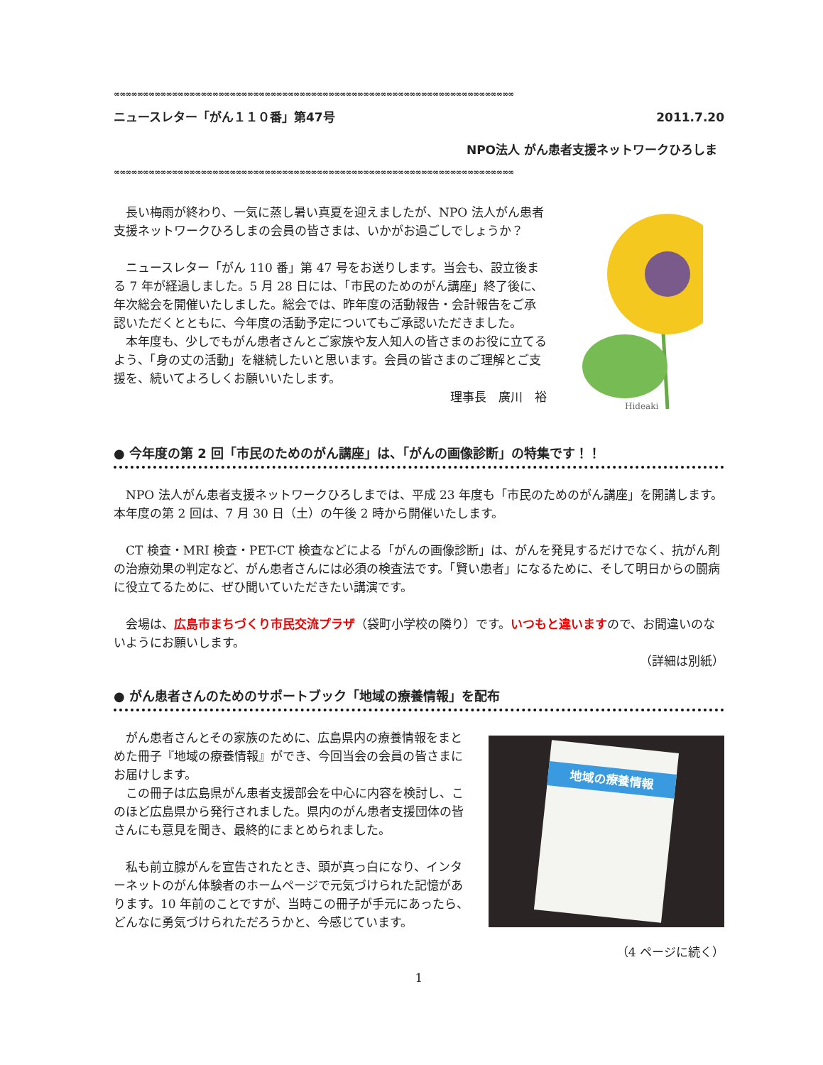∞∞∞∞∞∞∞∞∞∞∞∞∞∞∞∞∞∞∞∞∞∞∞∞∞∞∞∞∞∞∞∞∞∞∞∞∞∞∞∞∞∞∞∞∞∞∞∞∞∞∞∞∞∞∞∞∞∞∞∞∞∞∞∞∞∞∞∞∞
ニュースレター「がん１１０番」第47号 2011.7.20
NPO法人 がん患者支援ネットワークひろしま
∞∞∞∞∞∞∞∞∞∞∞∞∞∞∞∞∞∞∞∞∞∞∞∞∞∞∞∞∞∞∞∞∞∞∞∞∞∞∞∞∞∞∞∞∞∞∞∞∞∞∞∞∞∞∞∞∞∞∞∞∞∞∞∞∞∞∞∞∞
　長い梅雨が終わり、一気に蒸し暑い真夏を迎えましたが、NPO 法人がん患者支援ネットワークひろしまの会員の皆さまは、いかがお過ごしでしょうか？
　ニュースレター「がん 110 番」第 47 号をお送りします。当会も、設立後まる 7 年が経過しました。5 月 28 日には、「市民のためのがん講座」終了後に、年次総会を開催いたしました。総会では、昨年度の活動報告・会計報告をご承認いただくとともに、今年度の活動予定についてもご承認いただきました。
　本年度も、少しでもがん患者さんとご家族や友人知人の皆さまのお役に立てるよう、「身の丈の活動」を継続したいと思います。会員の皆さまのご理解とご支援を、続いてよろしくお願いいたします。
理事長　廣川　裕
Hideaki
● 今年度の第 2 回「市民のためのがん講座」は、「がんの画像診断」の特集です！！
　NPO 法人がん患者支援ネットワークひろしまでは、平成 23 年度も「市民のためのがん講座」を開講します。本年度の第 2 回は、7 月 30 日（土）の午後 2 時から開催いたします。
　CT 検査・MRI 検査・PET-CT 検査などによる「がんの画像診断」は、がんを発見するだけでなく、抗がん剤の治療効果の判定など、がん患者さんには必須の検査法です。「賢い患者」になるために、そして明日からの闘病に役立てるために、ぜひ聞いていただきたい講演です。
　会場は、広島市まちづくり市民交流プラザ（袋町小学校の隣り）です。いつもと違いますので、お間違いのないようにお願いします。
（詳細は別紙）
● がん患者さんのためのサポートブック「地域の療養情報」を配布
　がん患者さんとその家族のために、広島県内の療養情報をまとめた冊子『地域の療養情報』ができ、今回当会の会員の皆さまにお届けします。
　この冊子は広島県がん患者支援部会を中心に内容を検討し、このほど広島県から発行されました。県内のがん患者支援団体の皆さんにも意見を聞き、最終的にまとめられました。
　私も前立腺がんを宣告されたとき、頭が真っ白になり、インターネットのがん体験者のホームページで元気づけられた記憶があります。10 年前のことですが、当時この冊子が手元にあったら、どんなに勇気づけられただろうかと、今感じています。
地域の療養情報
（4 ページに続く）
1